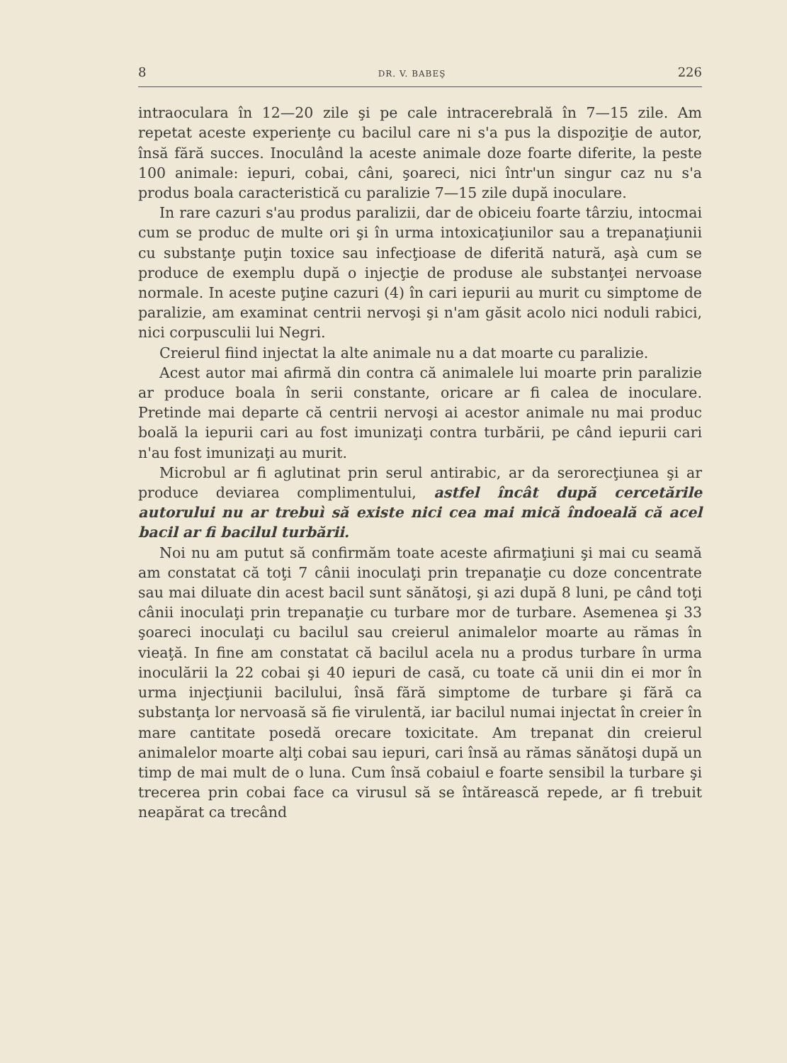8 DR. V. BABEŞ 226
intraoculara în 12—20 zile şi pe cale intracerebrală în 7—15 zile. Am repetat aceste experienţe cu bacilul care ni s'a pus la dispoziţie de autor, însă fără succes. Inoculând la aceste animale doze foarte diferite, la peste 100 animale: iepuri, cobai, câni, şoareci, nici într'un singur caz nu s'a produs boala caracteristică cu paralizie 7—15 zile după inoculare.
In rare cazuri s'au produs paralizii, dar de obiceiu foarte târziu, intocmai cum se produc de multe ori şi în urma intoxicaţiunilor sau a trepanaţiunii cu substanţe puţin toxice sau infecţioase de diferită natură, aşà cum se produce de exemplu după o injecţie de produse ale substanţei nervoase normale. In aceste puţine cazuri (4) în cari iepurii au murit cu simptome de paralizie, am examinat centrii nervoşi şi n'am găsit acolo nici noduli rabici, nici corpusculii lui Negri.
Creierul fiind injectat la alte animale nu a dat moarte cu paralizie.
Acest autor mai afirmă din contra că animalele lui moarte prin paralizie ar produce boala în serii constante, oricare ar fi calea de inoculare. Pretinde mai departe că centrii nervoşi ai acestor animale nu mai produc boală la iepurii cari au fost imunizaţi contra turbării, pe când iepurii cari n'au fost imunizaţi au murit.
Microbul ar fi aglutinat prin serul antirabic, ar da serorecţiunea şi ar produce deviarea complimentului, astfel încât după cercetările autorului nu ar trebuì să existe nici cea mai mică îndoeală că acel bacil ar fi bacilul turbării.
Noi nu am putut să confirmăm toate aceste afirmaţiuni şi mai cu seamă am constatat că toţi 7 cânii inoculaţi prin trepanaţie cu doze concentrate sau mai diluate din acest bacil sunt sănătoşi, şi azi după 8 luni, pe când toţi cânii inoculaţi prin trepanaţie cu turbare mor de turbare. Asemenea şi 33 şoareci inoculaţi cu bacilul sau creierul animalelor moarte au rămas în vieaţă. In fine am constatat că bacilul acela nu a produs turbare în urma inoculării la 22 cobai şi 40 iepuri de casă, cu toate că unii din ei mor în urma injecţiunii bacilului, însă fără simptome de turbare şi fără ca substanţa lor nervoasă să fie virulentă, iar bacilul numai injectat în creier în mare cantitate posedă orecare toxicitate. Am trepanat din creierul animalelor moarte alţi cobai sau iepuri, cari însă au rămas sănătoşi după un timp de mai mult de o luna. Cum însă cobaiul e foarte sensibil la turbare şi trecerea prin cobai face ca virusul să se întărească repede, ar fi trebuit neapărat ca trecând